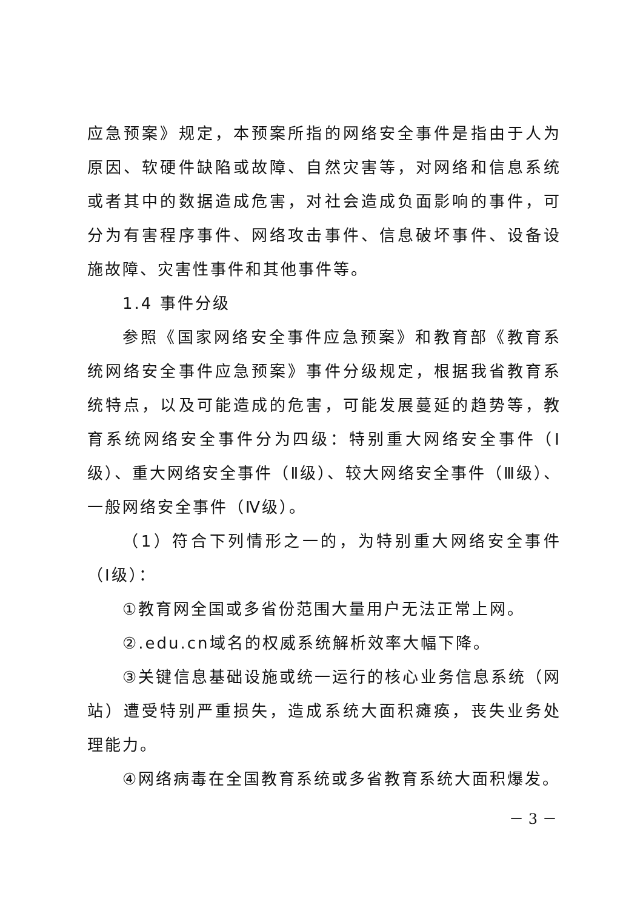应急预案》规定，本预案所指的网络安全事件是指由于人为原因、软硬件缺陷或故障、自然灾害等，对网络和信息系统或者其中的数据造成危害，对社会造成负面影响的事件，可分为有害程序事件、网络攻击事件、信息破坏事件、设备设施故障、灾害性事件和其他事件等。
1.4 事件分级
参照《国家网络安全事件应急预案》和教育部《教育系统网络安全事件应急预案》事件分级规定，根据我省教育系统特点，以及可能造成的危害，可能发展蔓延的趋势等，教育系统网络安全事件分为四级：特别重大网络安全事件（Ⅰ级）、重大网络安全事件（Ⅱ级）、较大网络安全事件（Ⅲ级）、一般网络安全事件（Ⅳ级）。
（1）符合下列情形之一的，为特别重大网络安全事件（Ⅰ级）：
①教育网全国或多省份范围大量用户无法正常上网。
②.edu.cn域名的权威系统解析效率大幅下降。
③关键信息基础设施或统一运行的核心业务信息系统（网站）遭受特别严重损失，造成系统大面积瘫痪，丧失业务处理能力。
④网络病毒在全国教育系统或多省教育系统大面积爆发。
－ 3 －